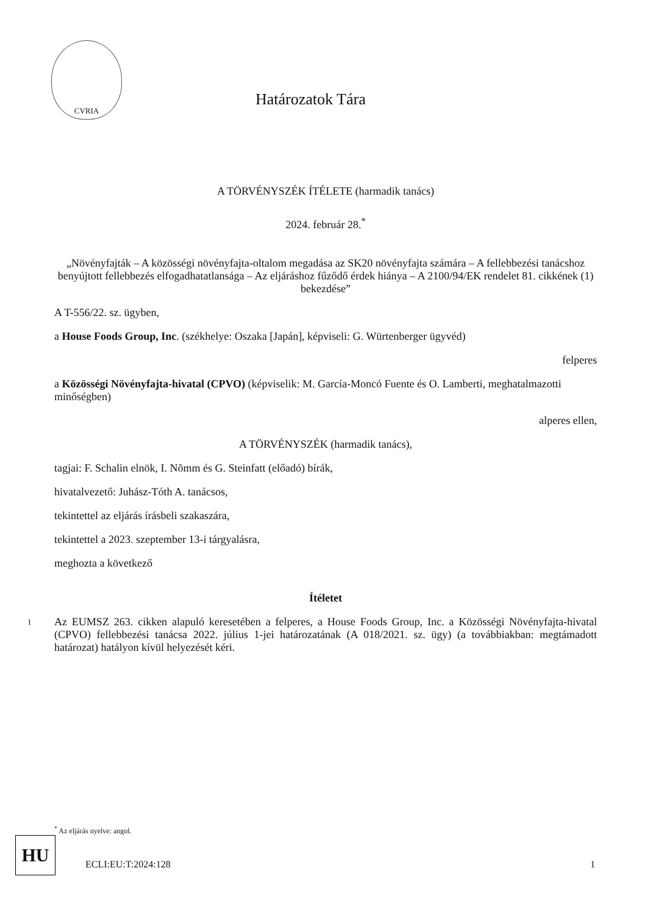CVRIA
Határozatok Tára
A TÖRVÉNYSZÉK ÍTÉLETE (harmadik tanács)
2024. február 28.<sup>*</sup>
„Növényfajták – A közösségi növényfajta-oltalom megadása az SK20 növényfajta számára – A fellebbezési tanácshoz benyújtott fellebbezés elfogadhatatlansága – Az eljáráshoz fűződő érdek hiánya – A 2100/94/EK rendelet 81. cikkének (1) bekezdése”
A T-556/22. sz. ügyben,
a House Foods Group, Inc. (székhelye: Oszaka [Japán], képviseli: G. Würtenberger ügyvéd)
felperes
a Közösségi Növényfajta-hivatal (CPVO) (képviselik: M. García-Moncó Fuente és O. Lamberti, meghatalmazotti minőségben)
alperes ellen,
A TÖRVÉNYSZÉK (harmadik tanács),
tagjai: F. Schalin elnök, I. Nõmm és G. Steinfatt (előadó) bírák,
hivatalvezető: Juhász-Tóth A. tanácsos,
tekintettel az eljárás írásbeli szakaszára,
tekintettel a 2023. szeptember 13-i tárgyalásra,
meghozta a következő
Ítéletet
1 Az EUMSZ 263. cikken alapuló keresetében a felperes, a House Foods Group, Inc. a Közösségi Növényfajta-hivatal (CPVO) fellebbezési tanácsa 2022. július 1-jei határozatának (A 018/2021. sz. ügy) (a továbbiakban: megtámadott határozat) hatályon kívül helyezését kéri.
<sup>*</sup> Az eljárás nyelve: angol.
HU
ECLI:EU:T:2024:128 1